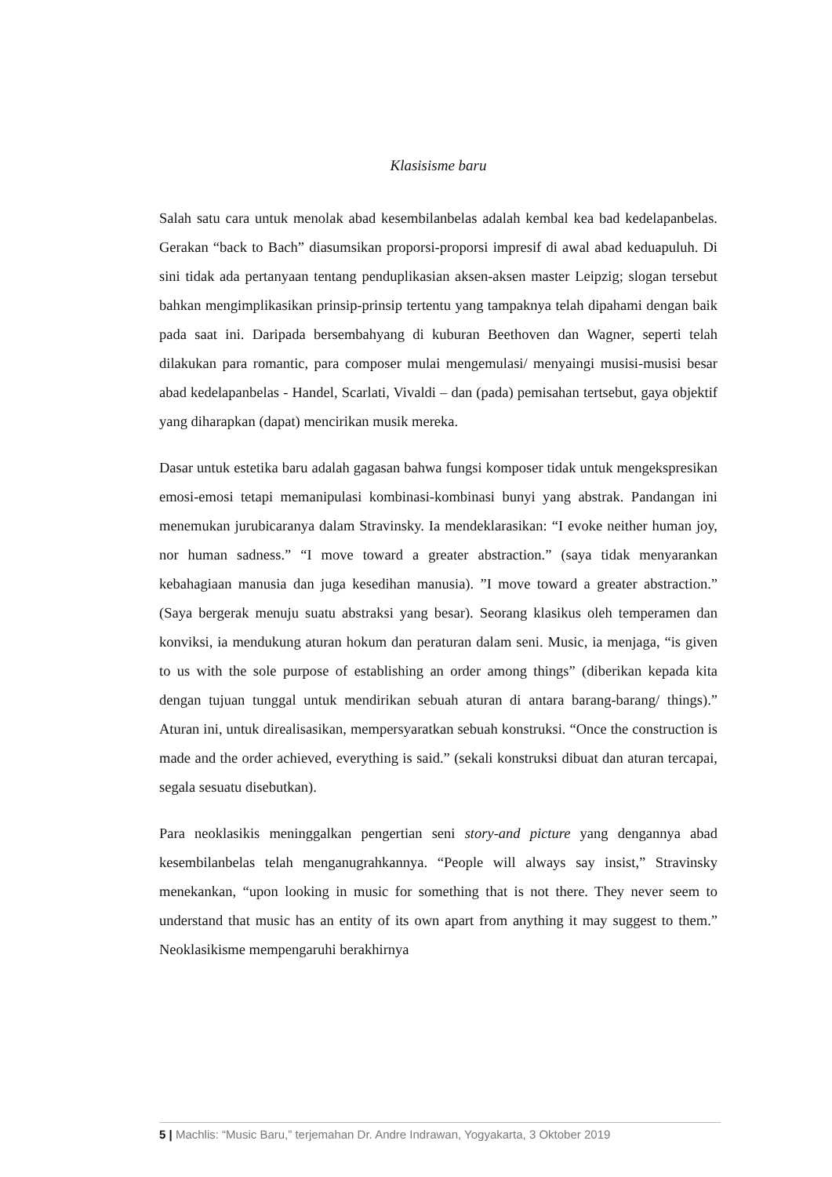Klasisisme baru
Salah satu cara untuk menolak abad kesembilanbelas adalah kembal kea bad kedelapanbelas. Gerakan “back to Bach” diasumsikan proporsi-proporsi impresif di awal abad keduapuluh. Di sini tidak ada pertanyaan tentang penduplikasian aksen-aksen master Leipzig; slogan tersebut bahkan mengimplikasikan prinsip-prinsip tertentu yang tampaknya telah dipahami dengan baik pada saat ini. Daripada bersembahyang di kuburan Beethoven dan Wagner, seperti telah dilakukan para romantic, para composer mulai mengemulasi/ menyaingi musisi-musisi besar abad kedelapanbelas - Handel, Scarlati, Vivaldi – dan (pada) pemisahan tertsebut, gaya objektif yang diharapkan (dapat) mencirikan musik mereka.
Dasar untuk estetika baru adalah gagasan bahwa fungsi komposer tidak untuk mengekspresikan emosi-emosi tetapi memanipulasi kombinasi-kombinasi bunyi yang abstrak. Pandangan ini menemukan jurubicaranya dalam Stravinsky. Ia mendeklarasikan: “I evoke neither human joy, nor human sadness.” “I move toward a greater abstraction.” (saya tidak menyarankan kebahagiaan manusia dan juga kesedihan manusia). ”I move toward a greater abstraction.” (Saya bergerak menuju suatu abstraksi yang besar). Seorang klasikus oleh temperamen dan konviksi, ia mendukung aturan hokum dan peraturan dalam seni. Music, ia menjaga, “is given to us with the sole purpose of establishing an order among things” (diberikan kepada kita dengan tujuan tunggal untuk mendirikan sebuah aturan di antara barang-barang/ things).” Aturan ini, untuk direalisasikan, mempersyaratkan sebuah konstruksi. “Once the construction is made and the order achieved, everything is said.” (sekali konstruksi dibuat dan aturan tercapai, segala sesuatu disebutkan).
Para neoklasikis meninggalkan pengertian seni story-and picture yang dengannya abad kesembilanbelas telah menganugrahkannya. “People will always say insist,” Stravinsky menekankan, “upon looking in music for something that is not there. They never seem to understand that music has an entity of its own apart from anything it may suggest to them.” Neoklasikisme mempengaruhi berakhirnya
5 | Machlis: “Music Baru,” terjemahan Dr. Andre Indrawan, Yogyakarta, 3 Oktober 2019